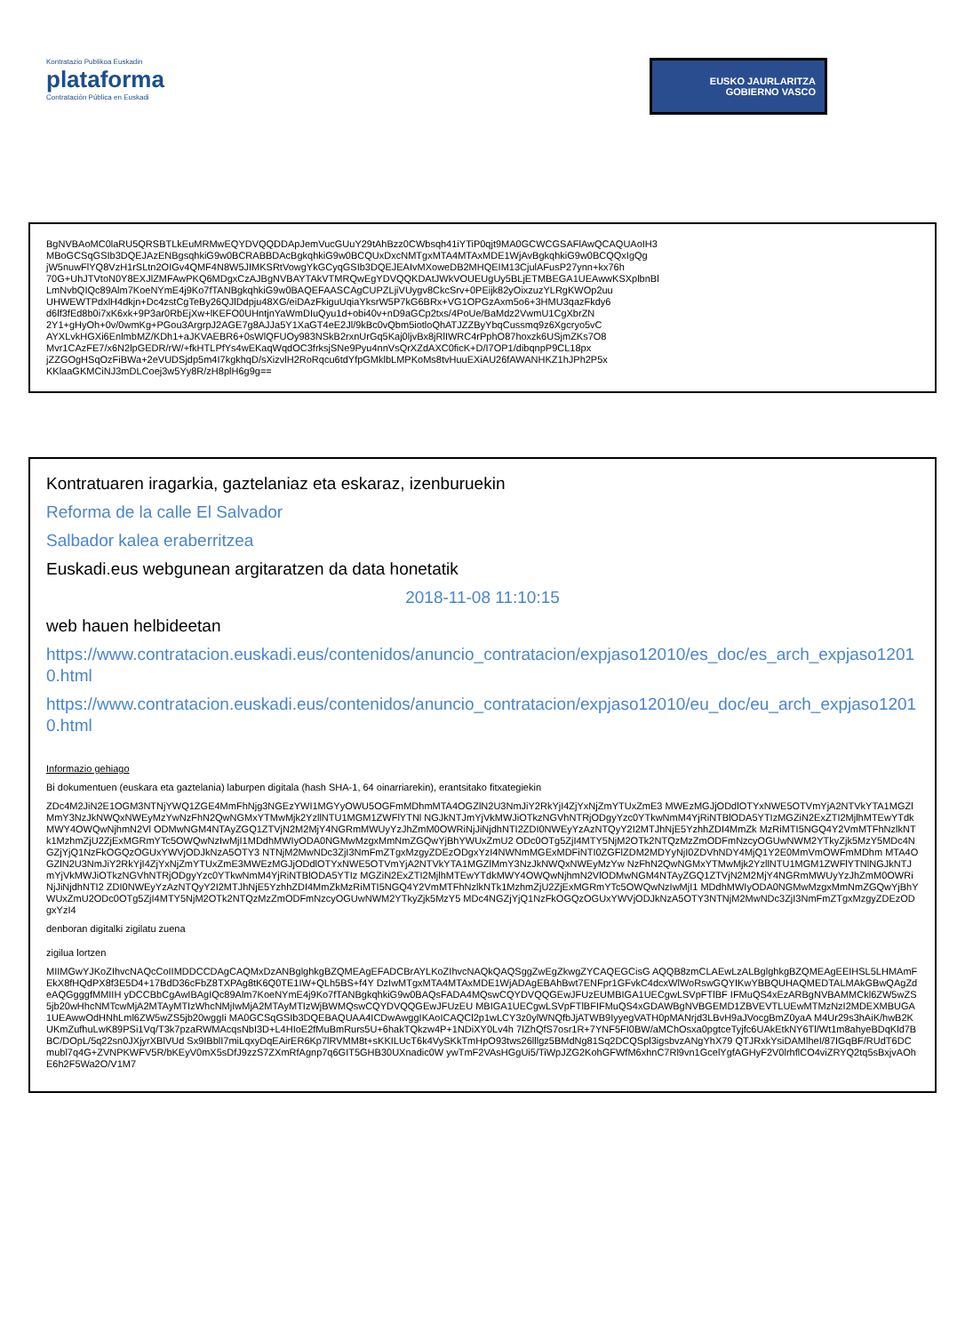Kontratazio Publikoa Euskadin
plataforma
Contratación Pública en Euskadi
EUSKO JAURLARITZA
GOBIERNO VASCO
BgNVBAoMC0laRU5QRSBTLkEuMRMwEQYDVQQDDApJemVucGUuY29tAhBzz0CWbsqh41iYTiP0qjt9MA0GCWCGSAFlAwQCAQUAoIH3
MBoGCSqGSIb3DQEJAzENBgsqhkiG9w0BCRABBDAcBgkqhkiG9w0BCQUxDxcNMTgxMTA4MTAxMDE1WjAvBgkqhkiG9w0BCQQxIgQg
jW5nuwFlYQ8VzH1rSLtn2OIGv4QMF4N8W5JIMKSRtVowgYkGCyqGSIb3DQEJEAIvMXoweDB2MHQEIM13CjulAFusP27ynn+kx76h
70G+UhJTVtoN0Y8EXJlZMFAwPKQ6MDgxCzAJBgNVBAYTAkVTMRQwEgYDVQQKDAtJWkVOUEUgUy5BLjETMBEGA1UEAwwKSXplbnBl
LmNvbQIQc89Alm7KoeNYmE4j9Ko7fTANBgkqhkiG9w0BAQEFAASCAgCUPZLjiVUygv8CkcSrv+0PEijk82yOixzuzYLRgKWOp2uu
UHWEWTPdxlH4dkjn+Dc4zstCgTeBy26QJlDdpju48XG/eiDAzFkiguUqiaYksrW5P7kG6BRx+VG1OPGzAxm5o6+3HMU3qazFkdy6
d6lf3fEd8b0i7xK6xk+9P3ar0RbEjXw+lKEFO0UHntjnYaWmDIuQyu1d+obi40v+nD9aGCp2txs/4PoUe/BaMdz2VwmU1CgXbrZN
2Y1+gHyOh+0v/0wmKg+PGou3ArgrpJ2AGE7g8AJJa5Y1XaGT4eE2Jl/9kBc0vQbm5iotloQhATJZZByYbqCussmq9z6Xgcryo5vC
AYXLvkHGXi6EnlmbMZ/KDh1+aJKVAEBR6+0sWlQFUOy983NSkB2rxnUrGq5Kaj0ljvBx8jRlIWRC4rPphO87hoxzk6USjmZKs7O8
Mvr1CAzFE7/x6N2lpGEDR/rW/+fkHTLPfYs4wEKaqWqdOC3frksjSNe9Pyu4nnVsQrXZdAXC0ficK+D/I7OP1/dibqnpP9CL18px
jZZGOgHSqOzFiBWa+2eVUDSjdp5m4I7kgkhqD/sXizvlH2RoRqcu6tdYfpGMklbLMPKoMs8tvHuuEXiAU26fAWANHKZ1hJPh2P5x
KKlaaGKMCiNJ3mDLCoej3w5Yy8R/zH8plH6g9g==
Kontratuaren iragarkia, gaztelaniaz eta eskaraz, izenburuekin
Reforma de la calle El Salvador
Salbador kalea eraberritzea
Euskadi.eus webgunean argitaratzen da data honetatik
2018-11-08 11:10:15
web hauen helbideetan
https://www.contratacion.euskadi.eus/contenidos/anuncio_contratacion/expjaso12010/es_doc/es_arch_expjaso12010.html
https://www.contratacion.euskadi.eus/contenidos/anuncio_contratacion/expjaso12010/eu_doc/eu_arch_expjaso12010.html
Informazio gehiago
Bi dokumentuen (euskara eta gaztelania) laburpen digitala (hash SHA-1, 64 oinarriarekin), erantsitako fitxategiekin
ZDc4M2JiN2E1OGM3NTNjYWQ1ZGE4MmFhNjg3NGEzYWI1MGYyOWU5OGFmMDhmMTA4OGZlN2U3NmJiY2RkYjI4ZjYxNjZmYTUxZmE3 MWEzMGJjODdlOTYxNWE5OTVmYjA2NTVkYTA1MGZlMmY3NzJkNWQxNWEyMzYwNzFhN2QwNGMxYTMwMjk2YzllNTU1MGM1ZWFlYTNl NGJkNTJmYjVkMWJiOTkzNGVhNTRjODgyYzc0YTkwNmM4YjRiNTBlODA5YTIzMGZiN2ExZTI2MjlhMTEwYTdkMWY4OWQwNjhmN2Vl ODMwNGM4NTAyZGQ1ZTVjN2M2MjY4NGRmMWUyYzJhZmM0OWRiNjJiNjdhNTI2ZDI0NWEyYzAzNTQyY2I2MTJhNjE5YzhhZDI4MmZk MzRiMTI5NGQ4Y2VmMTFhNzlkNTk1MzhmZjU2ZjExMGRmYTc5OWQwNzIwMjI1MDdhMWIyODA0NGMwMzgxMmNmZGQwYjBhYWUxZmU2 ODc0OTg5ZjI4MTY5NjM2OTk2NTQzMzZmODFmNzcyOGUwNWM2YTkyZjk5MzY5MDc4NGZjYjQ1NzFkOGQzOGUxYWVjODJkNzA5OTY3 NTNjM2MwNDc3ZjI3NmFmZTgxMzgyZDEzODgxYzI4NWNmMGExMDFiNTI0ZGFlZDM2MDYyNjI0ZDVhNDY4MjQ1Y2E0MmVmOWFmMDhm MTA4OGZlN2U3NmJiY2RkYjI4ZjYxNjZmYTUxZmE3MWEzMGJjODdlOTYxNWE5OTVmYjA2NTVkYTA1MGZlMmY3NzJkNWQxNWEyMzYw NzFhN2QwNGMxYTMwMjk2YzllNTU1MGM1ZWFlYTNlNGJkNTJmYjVkMWJiOTkzNGVhNTRjODgyYzc0YTkwNmM4YjRiNTBlODA5YTIz MGZiN2ExZTI2MjlhMTEwYTdkMWY4OWQwNjhmN2VlODMwNGM4NTAyZGQ1ZTVjN2M2MjY4NGRmMWUyYzJhZmM0OWRiNjJiNjdhNTI2 ZDI0NWEyYzAzNTQyY2I2MTJhNjE5YzhhZDI4MmZkMzRiMTI5NGQ4Y2VmMTFhNzlkNTk1MzhmZjU2ZjExMGRmYTc5OWQwNzIwMjI1 MDdhMWIyODA0NGMwMzgxMmNmZGQwYjBhYWUxZmU2ODc0OTg5ZjI4MTY5NjM2OTk2NTQzMzZmODFmNzcyOGUwNWM2YTkyZjk5MzY5 MDc4NGZjYjQ1NzFkOGQzOGUxYWVjODJkNzA5OTY3NTNjM2MwNDc3ZjI3NmFmZTgxMzgyZDEzODgxYzI4
denboran digitalki zigilatu zuena
zigilua lortzen
MIIMGwYJKoZIhvcNAQcCoIIMDDCCDAgCAQMxDzANBglghkgBZQMEAgEFADCBrAYLKoZIhvcNAQkQAQSggZwEgZkwgZYCAQEGCisG AQQB8zmCLAEwLzALBglghkgBZQMEAgEEIHSL5LHMAmFEkX8fHQdPX8f3E5D4+17BdD36cFbZ8TXPAg8tK6Q0TE1IW+QLh5BS+f4Y DzIwMTgxMTA4MTAxMDE1WjADAgEBAhBwt7ENFpr1GFvkC4dcxWlWoRswGQYIKwYBBQUHAQMEDTALMAkGBwQAgZdeAQGgggfMMIIH yDCCBbCgAwIBAgIQc89Alm7KoeNYmE4j9Ko7fTANBgkqhkiG9w0BAQsFADA4MQswCQYDVQQGEwJFUzEUMBIGA1UECgwLSVpFTlBF IFMuQS4xEzARBgNVBAMMCkl6ZW5wZS5jb20wHhcNMTcwMjA2MTAyMTIzWhcNMjIwMjA2MTAyMTIzWjBWMQswCQYDVQQGEwJFUzEU MBIGA1UECgwLSVpFTlBFIFMuQS4xGDAWBgNVBGEMD1ZBVEVTLUEwMTMzNzI2MDEXMBUGA1UEAwwOdHNhLml6ZW5wZS5jb20wggIi MA0GCSqGSIb3DQEBAQUAA4ICDwAwggIKAoICAQCl2p1wLCY3z0ylWNQfbJjATWB9IyyegVATH0pMANrjd3LBvH9aJVocgBmZ0yaA M4Ur29s3hAiK/hwB2KUKmZufhuLwK89PSi1Vq/T3k7pzaRWMAcqsNbI3D+L4HIoE2fMuBmRurs5U+6hakTQkzw4P+1NDiXY0Lv4h 7IZhQfS7osr1R+7YNF5FI0BW/aMChOsxa0pgtceTyjfc6UAkEtkNY6Tl/Wt1m8ahyeBDqKld7BBC/DOpL/5q22sn0JXjyrXBlVUd Sx9IBblI7miLqxyDqEAirER6Kp7lRVMM8t+sKKILUcT6k4VySKkTmHpO93tws26lllgz5BMdNg81Sq2DCQSpl3igsbvzANgYhX79 QTJRxkYsiDAMlheI/87IGqBF/RUdT6DCmubl7q4G+ZVNPKWFV5R/bKEyV0mX5sDfJ9zzS7ZXmRfAgnp7q6GIT5GHB30UXnadic0W ywTmF2VAsHGgUi5/TiWpJZG2KohGFWfM6xhnC7Rl9vn1GcelYgfAGHyF2V0lrhflCO4viZRYQ2tq5sBxjvAOhE6h2F5Wa2O/V1M7